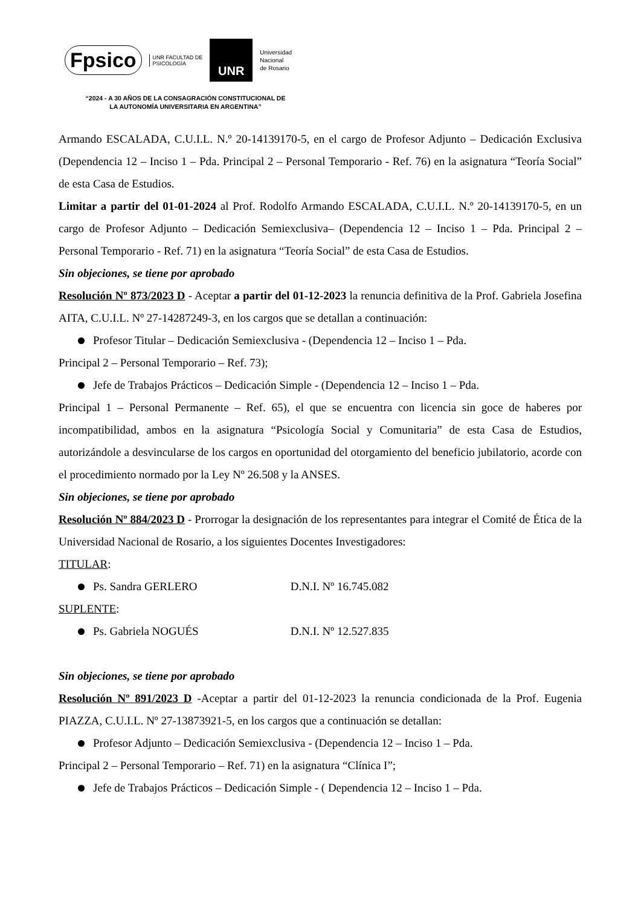Fpsico UNR FACULTAD DE
PSICOLOGÍA UNR Universidad
Nacional
de Rosario
“2024 - A 30 AÑOS DE LA CONSAGRACIÓN CONSTITUCIONAL DE LA AUTONOMÍA UNIVERSITARIA EN ARGENTINA”
Armando ESCALADA, C.U.I.L. N.º 20-14139170-5, en el cargo de Profesor Adjunto – Dedicación Exclusiva (Dependencia 12 – Inciso 1 – Pda. Principal 2 – Personal Temporario - Ref. 76) en la asignatura “Teoría Social” de esta Casa de Estudios.
Limitar a partir del 01-01-2024 al Prof. Rodolfo Armando ESCALADA, C.U.I.L. N.º 20-14139170-5, en un cargo de Profesor Adjunto – Dedicación Semiexclusiva– (Dependencia 12 – Inciso 1 – Pda. Principal 2 – Personal Temporario - Ref. 71) en la asignatura “Teoría Social” de esta Casa de Estudios.
Sin objeciones, se tiene por aprobado
Resolución Nº 873/2023 D - Aceptar a partir del 01-12-2023 la renuncia definitiva de la Prof. Gabriela Josefina AITA, C.U.I.L. Nº 27-14287249-3, en los cargos que se detallan a continuación:
Profesor Titular – Dedicación Semiexclusiva - (Dependencia 12 – Inciso 1 – Pda.
Principal 2 – Personal Temporario – Ref. 73);
Jefe de Trabajos Prácticos – Dedicación Simple - (Dependencia 12 – Inciso 1 – Pda.
Principal 1 – Personal Permanente – Ref. 65), el que se encuentra con licencia sin goce de haberes por incompatibilidad, ambos en la asignatura “Psicología Social y Comunitaria” de esta Casa de Estudios, autorizándole a desvincularse de los cargos en oportunidad del otorgamiento del beneficio jubilatorio, acorde con el procedimiento normado por la Ley Nº 26.508 y la ANSES.
Sin objeciones, se tiene por aprobado
Resolución Nº 884/2023 D - Prorrogar la designación de los representantes para integrar el Comité de Ética de la Universidad Nacional de Rosario, a los siguientes Docentes Investigadores:
TITULAR:
Ps. Sandra GERLERO D.N.I. Nº 16.745.082
SUPLENTE:
Ps. Gabriela NOGUÉS D.N.I. Nº 12.527.835
Sin objeciones, se tiene por aprobado
Resolución Nº 891/2023 D -Aceptar a partir del 01-12-2023 la renuncia condicionada de la Prof. Eugenia PIAZZA, C.U.I.L. Nº 27-13873921-5, en los cargos que a continuación se detallan:
Profesor Adjunto – Dedicación Semiexclusiva - (Dependencia 12 – Inciso 1 – Pda.
Principal 2 – Personal Temporario – Ref. 71) en la asignatura “Clínica I”;
Jefe de Trabajos Prácticos – Dedicación Simple - ( Dependencia 12 – Inciso 1 – Pda.